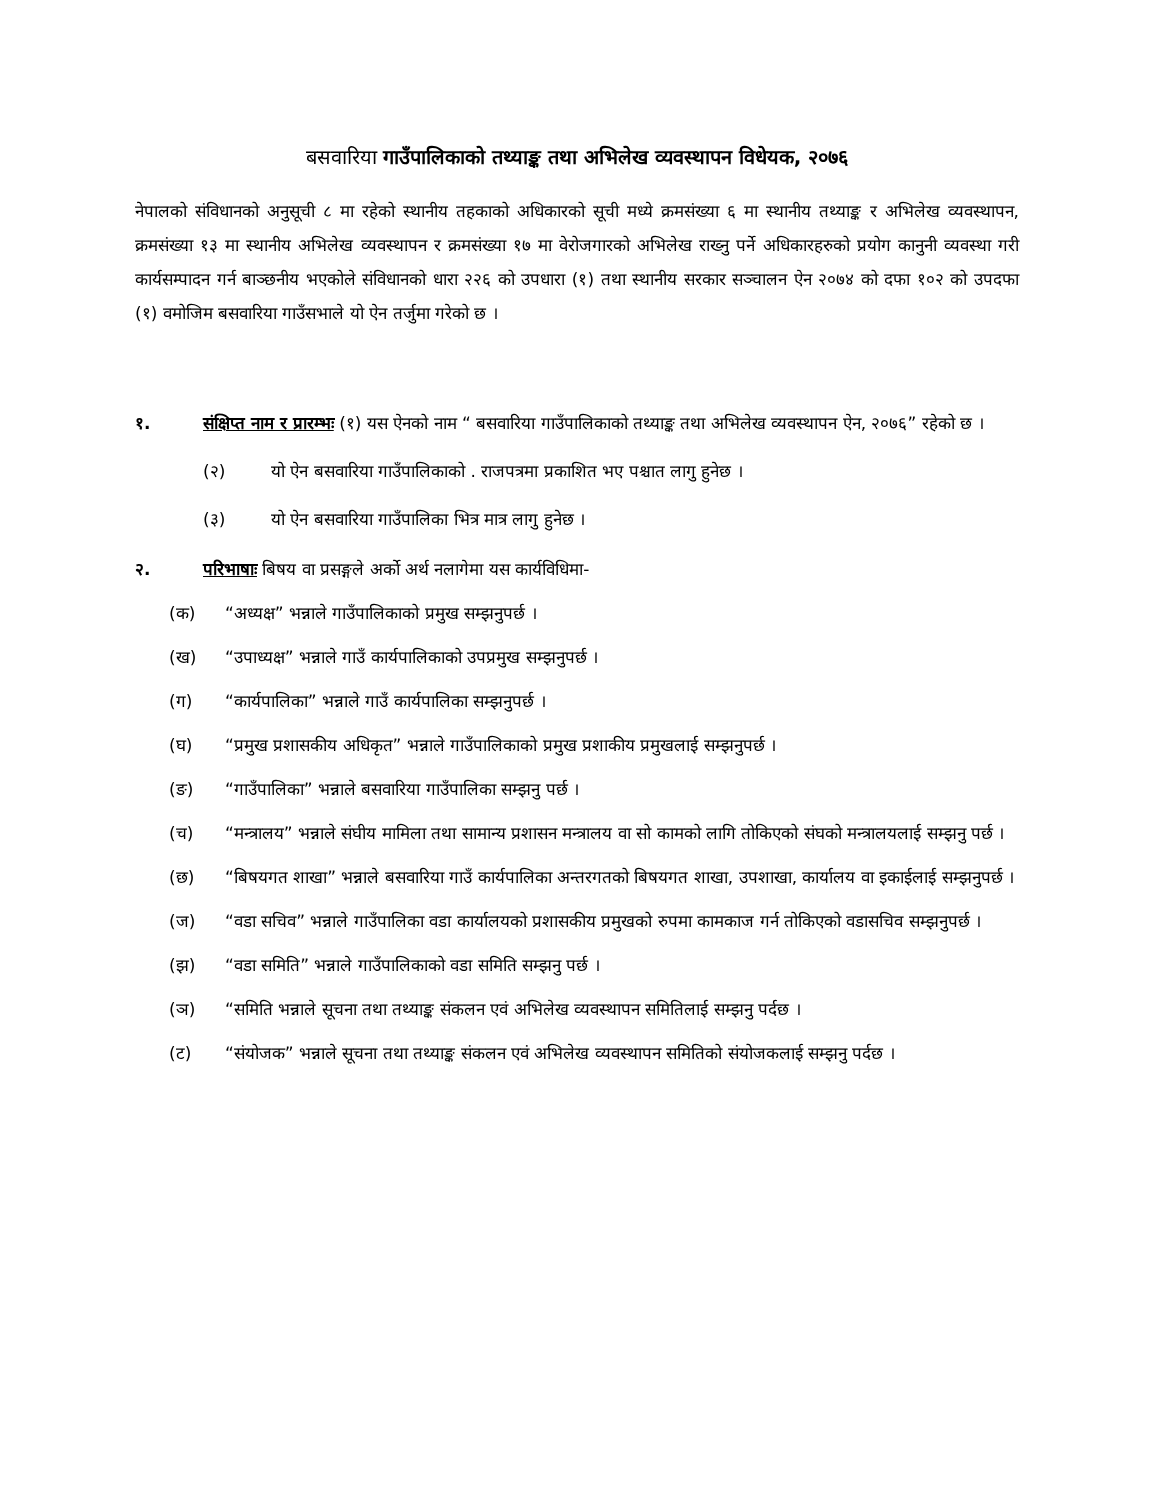बसवारिया गाउँपालिकाको तथ्याङ्क तथा अभिलेख व्यवस्थापन विधेयक, २०७६
नेपालको संविधानको अनुसूची ८ मा रहेको स्थानीय तहकाको अधिकारको सूची मध्ये क्रमसंख्या ६ मा स्थानीय तथ्याङ्क र अभिलेख व्यवस्थापन, क्रमसंख्या १३ मा स्थानीय अभिलेख व्यवस्थापन र क्रमसंख्या १७ मा वेरोजगारको अभिलेख राख्नु पर्ने अधिकारहरुको प्रयोग कानुनी व्यवस्था गरी कार्यसम्पादन गर्न बाञ्छनीय भएकोले संविधानको धारा २२६ को उपधारा (१) तथा स्थानीय सरकार सञ्चालन ऐन २०७४ को दफा १०२ को उपदफा (१) वमोजिम बसवारिया गाउँसभाले यो ऐन तर्जुमा गरेको छ ।
१. संक्षिप्त नाम र प्रारम्भः (१) यस ऐनको नाम “ बसवारिया गाउँपालिकाको तथ्याङ्क तथा अभिलेख व्यवस्थापन ऐन, २०७६” रहेको छ ।
(२) यो ऐन बसवारिया गाउँपालिकाको . राजपत्रमा प्रकाशित भए पश्चात लागु हुनेछ ।
(३) यो ऐन बसवारिया गाउँपालिका भित्र मात्र लागु हुनेछ ।
२. परिभाषाः बिषय वा प्रसङ्गले अर्को अर्थ नलागेमा यस कार्यविधिमा-
(क) “अध्यक्ष” भन्नाले गाउँपालिकाको प्रमुख सम्झनुपर्छ ।
(ख) “उपाध्यक्ष” भन्नाले गाउँ कार्यपालिकाको उपप्रमुख सम्झनुपर्छ ।
(ग) “कार्यपालिका” भन्नाले गाउँ कार्यपालिका सम्झनुपर्छ ।
(घ) “प्रमुख प्रशासकीय अधिकृत” भन्नाले गाउँपालिकाको प्रमुख प्रशाकीय प्रमुखलाई सम्झनुपर्छ ।
(ङ) “गाउँपालिका” भन्नाले बसवारिया गाउँपालिका सम्झनु पर्छ ।
(च) “मन्त्रालय” भन्नाले संघीय मामिला तथा सामान्य प्रशासन मन्त्रालय वा सो कामको लागि तोकिएको संघको मन्त्रालयलाई सम्झनु पर्छ ।
(छ) “बिषयगत शाखा” भन्नाले बसवारिया गाउँ कार्यपालिका अन्तरगतको बिषयगत शाखा, उपशाखा, कार्यालय वा इकाईलाई सम्झनुपर्छ ।
(ज) “वडा सचिव” भन्नाले गाउँपालिका वडा कार्यालयको प्रशासकीय प्रमुखको रुपमा कामकाज गर्न तोकिएको वडासचिव सम्झनुपर्छ ।
(झ) “वडा समिति” भन्नाले गाउँपालिकाको वडा समिति सम्झनु पर्छ ।
(ञ) “समिति भन्नाले सूचना तथा तथ्याङ्क संकलन एवं अभिलेख व्यवस्थापन समितिलाई सम्झनु पर्दछ ।
(ट) “संयोजक” भन्नाले सूचना तथा तथ्याङ्क संकलन एवं अभिलेख व्यवस्थापन समितिको संयोजकलाई सम्झनु पर्दछ ।